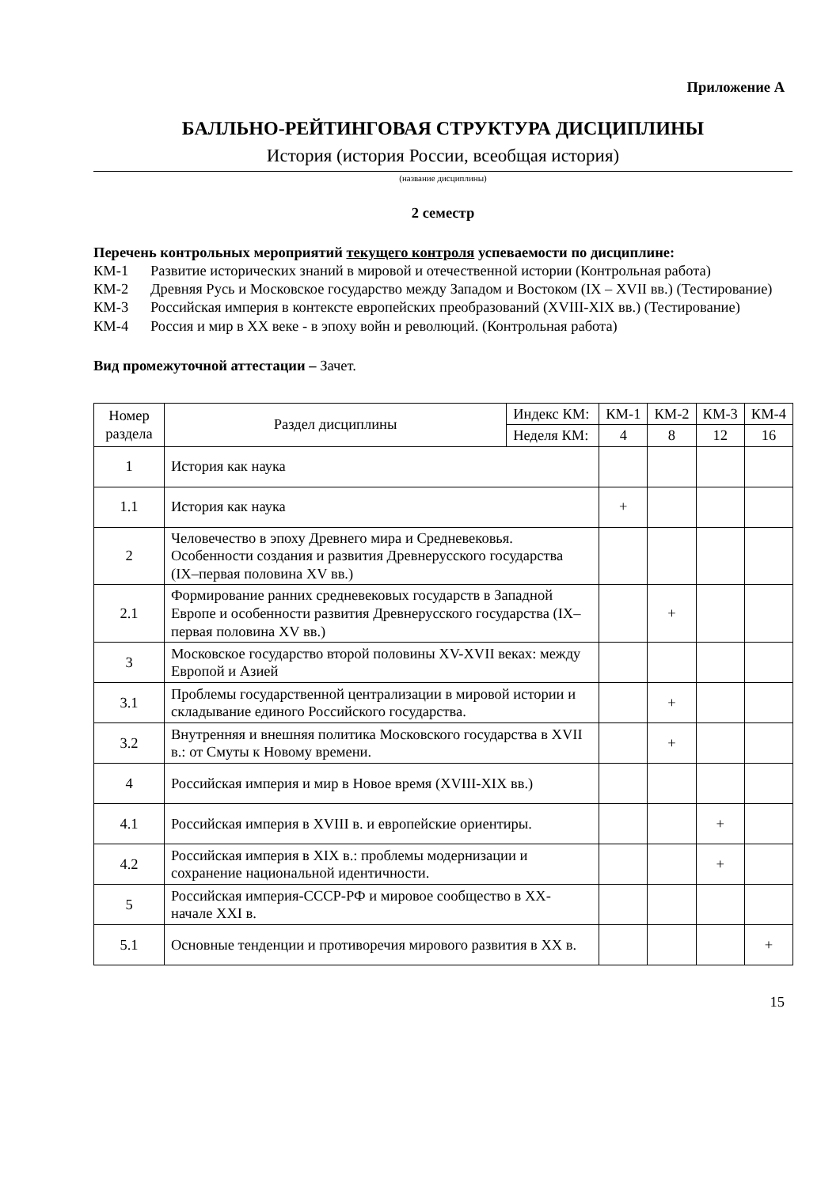Приложение А
БАЛЛЬНО-РЕЙТИНГОВАЯ СТРУКТУРА ДИСЦИПЛИНЫ
История (история России, всеобщая история)
(название дисциплины)
2 семестр
Перечень контрольных мероприятий текущего контроля успеваемости по дисциплине:
КМ-1 Развитие исторических знаний в мировой и отечественной истории (Контрольная работа)
КМ-2 Древняя Русь и Московское государство между Западом и Востоком (IX – XVII вв.) (Тестирование)
КМ-3 Российская империя в контексте европейских преобразований (XVIII-XIX вв.) (Тестирование)
КМ-4 Россия и мир в XX веке - в эпоху войн и революций. (Контрольная работа)
Вид промежуточной аттестации – Зачет.
| Номер раздела | Раздел дисциплины | Индекс КМ: | КМ-1 | КМ-2 | КМ-3 | КМ-4 |
| | | Неделя КМ: | 4 | 8 | 12 | 16 |
| 1 | История как наука | | | | | |
| 1.1 | История как наука | | + | | | |
| 2 | Человечество в эпоху Древнего мира и Средневековья. Особенности создания и развития Древнерусского государства (IX–первая половина XV вв.) | | | | | |
| 2.1 | Формирование ранних средневековых государств в Западной Европе и особенности развития Древнерусского государства (IX–первая половина XV вв.) | | | + | | |
| 3 | Московское государство второй половины XV-XVII веках: между Европой и Азией | | | | | |
| 3.1 | Проблемы государственной централизации в мировой истории и складывание единого Российского государства. | | | + | | |
| 3.2 | Внутренняя и внешняя политика Московского государства в XVII в.: от Смуты к Новому времени. | | | + | | |
| 4 | Российская империя и мир в Новое время (XVIII-XIX вв.) | | | | | |
| 4.1 | Российская империя в XVIII в. и европейские ориентиры. | | | | + | |
| 4.2 | Российская империя в XIX в.: проблемы модернизации и сохранение национальной идентичности. | | | | + | |
| 5 | Российская империя-СССР-РФ и мировое сообщество в XX- начале XXI в. | | | | | |
| 5.1 | Основные тенденции и противоречия мирового развития в XX в. | | | | | + |
15